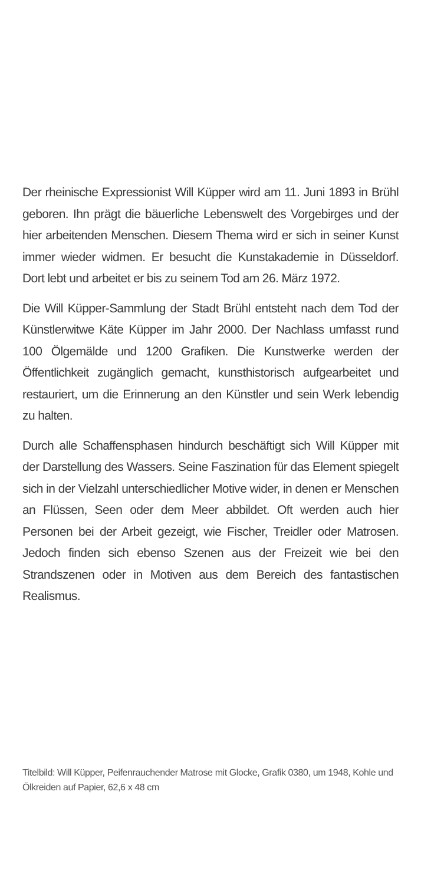Der rheinische Expressionist Will Küpper wird am 11. Juni 1893 in Brühl geboren. Ihn prägt die bäuerliche Lebenswelt des Vorgebirges und der hier arbeitenden Menschen. Diesem Thema wird er sich in seiner Kunst immer wieder widmen. Er besucht die Kunstakademie in Düsseldorf. Dort lebt und arbeitet er bis zu seinem Tod am 26. März 1972.
Die Will Küpper-Sammlung der Stadt Brühl entsteht nach dem Tod der Künstlerwitwe Käte Küpper im Jahr 2000. Der Nachlass umfasst rund 100 Ölgemälde und 1200 Grafiken. Die Kunstwerke werden der Öffentlichkeit zugänglich gemacht, kunsthistorisch aufgearbeitet und restauriert, um die Erinnerung an den Künstler und sein Werk lebendig zu halten.
Durch alle Schaffensphasen hindurch beschäftigt sich Will Küpper mit der Darstellung des Wassers. Seine Faszination für das Element spiegelt sich in der Vielzahl unterschiedlicher Motive wider, in denen er Menschen an Flüssen, Seen oder dem Meer abbildet. Oft werden auch hier Personen bei der Arbeit gezeigt, wie Fischer, Treidler oder Matrosen. Jedoch finden sich ebenso Szenen aus der Freizeit wie bei den Strandszenen oder in Motiven aus dem Bereich des fantastischen Realismus.
Titelbild: Will Küpper, Peifenrauchender Matrose mit Glocke, Grafik 0380, um 1948, Kohle und Ölkreiden auf Papier, 62,6 x 48 cm